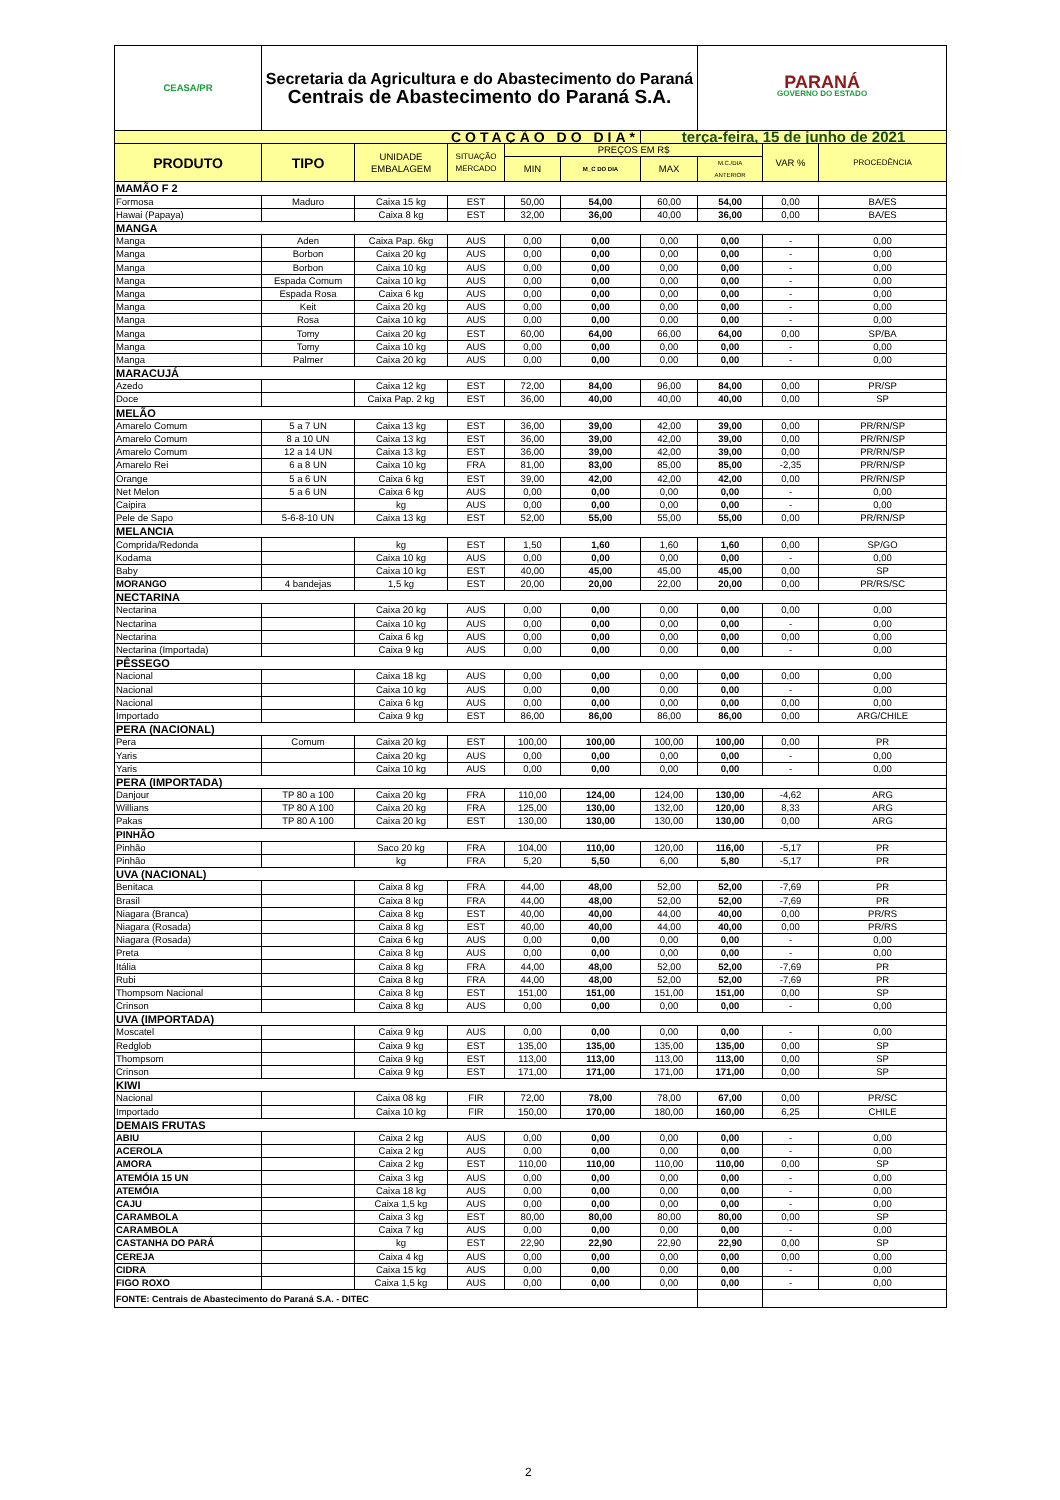| CEASA/PR | Secretaria da Agricultura e do Abastecimento do Paraná Centrais de Abastecimento do Paraná S.A. | | | | | | PARANÁ GOVERNO DO ESTADO | | |
| COTAÇÃO DO DIA* | | | | | | terça-feira, 15 de junho de 2021 | | | |
| PRODUTO | TIPO | UNIDADE EMBALAGEM | SITUAÇÃO MERCADO | PREÇOS EM R$ | | | | VAR % | PROCEDÊNCIA |
| | | | | MIN | M_C DO DIA | MAX | M.C./DIA ANTERIOR | | |
| MAMÃO F 2 | | | | | | | | | |
| Formosa | Maduro | Caixa 15 kg | EST | 50,00 | 54,00 | 60,00 | 54,00 | 0,00 | BA/ES |
| Hawai (Papaya) | | Caixa 8 kg | EST | 32,00 | 36,00 | 40,00 | 36,00 | 0,00 | BA/ES |
| MANGA | | | | | | | | | |
| Manga | Aden | Caixa Pap. 6kg | AUS | 0,00 | 0,00 | 0,00 | 0,00 | - | 0,00 |
| Manga | Borbon | Caixa 20 kg | AUS | 0,00 | 0,00 | 0,00 | 0,00 | - | 0,00 |
| Manga | Borbon | Caixa 10 kg | AUS | 0,00 | 0,00 | 0,00 | 0,00 | - | 0,00 |
| Manga | Espada Comum | Caixa 10 kg | AUS | 0,00 | 0,00 | 0,00 | 0,00 | - | 0,00 |
| Manga | Espada Rosa | Caixa 6 kg | AUS | 0,00 | 0,00 | 0,00 | 0,00 | - | 0,00 |
| Manga | Keit | Caixa 20 kg | AUS | 0,00 | 0,00 | 0,00 | 0,00 | - | 0,00 |
| Manga | Rosa | Caixa 10 kg | AUS | 0,00 | 0,00 | 0,00 | 0,00 | - | 0,00 |
| Manga | Tomy | Caixa 20 kg | EST | 60,00 | 64,00 | 66,00 | 64,00 | 0,00 | SP/BA |
| Manga | Tomy | Caixa 10 kg | AUS | 0,00 | 0,00 | 0,00 | 0,00 | - | 0,00 |
| Manga | Palmer | Caixa 20 kg | AUS | 0,00 | 0,00 | 0,00 | 0,00 | - | 0,00 |
| MARACUJÁ | | | | | | | | | |
| Azedo | | Caixa 12 kg | EST | 72,00 | 84,00 | 96,00 | 84,00 | 0,00 | PR/SP |
| Doce | | Caixa Pap. 2 kg | EST | 36,00 | 40,00 | 40,00 | 40,00 | 0,00 | SP |
| MELÃO | | | | | | | | | |
| Amarelo Comum | 5 a 7 UN | Caixa 13 kg | EST | 36,00 | 39,00 | 42,00 | 39,00 | 0,00 | PR/RN/SP |
| Amarelo Comum | 8 a 10 UN | Caixa 13 kg | EST | 36,00 | 39,00 | 42,00 | 39,00 | 0,00 | PR/RN/SP |
| Amarelo Comum | 12 a 14 UN | Caixa 13 kg | EST | 36,00 | 39,00 | 42,00 | 39,00 | 0,00 | PR/RN/SP |
| Amarelo Rei | 6 a 8 UN | Caixa 10 kg | FRA | 81,00 | 83,00 | 85,00 | 85,00 | -2,35 | PR/RN/SP |
| Orange | 5 a 6 UN | Caixa 6 kg | EST | 39,00 | 42,00 | 42,00 | 42,00 | 0,00 | PR/RN/SP |
| Net Melon | 5 a 6 UN | Caixa 6 kg | AUS | 0,00 | 0,00 | 0,00 | 0,00 | - | 0,00 |
| Caipira | | kg | AUS | 0,00 | 0,00 | 0,00 | 0,00 | - | 0,00 |
| Pele de Sapo | 5-6-8-10 UN | Caixa 13 kg | EST | 52,00 | 55,00 | 55,00 | 55,00 | 0,00 | PR/RN/SP |
| MELANCIA | | | | | | | | | |
| Comprida/Redonda | | kg | EST | 1,50 | 1,60 | 1,60 | 1,60 | 0,00 | SP/GO |
| Kodama | | Caixa 10 kg | AUS | 0,00 | 0,00 | 0,00 | 0,00 | - | 0,00 |
| Baby | | Caixa 10 kg | EST | 40,00 | 45,00 | 45,00 | 45,00 | 0,00 | SP |
| MORANGO | 4 bandejas | 1,5 kg | EST | 20,00 | 20,00 | 22,00 | 20,00 | 0,00 | PR/RS/SC |
| NECTARINA | | | | | | | | | |
| Nectarina | | Caixa 20 kg | AUS | 0,00 | 0,00 | 0,00 | 0,00 | 0,00 | 0,00 |
| Nectarina | | Caixa 10 kg | AUS | 0,00 | 0,00 | 0,00 | 0,00 | - | 0,00 |
| Nectarina | | Caixa 6 kg | AUS | 0,00 | 0,00 | 0,00 | 0,00 | 0,00 | 0,00 |
| Nectarina (Importada) | | Caixa 9 kg | AUS | 0,00 | 0,00 | 0,00 | 0,00 | - | 0,00 |
| PÊSSEGO | | | | | | | | | |
| Nacional | | Caixa 18 kg | AUS | 0,00 | 0,00 | 0,00 | 0,00 | 0,00 | 0,00 |
| Nacional | | Caixa 10 kg | AUS | 0,00 | 0,00 | 0,00 | 0,00 | - | 0,00 |
| Nacional | | Caixa 6 kg | AUS | 0,00 | 0,00 | 0,00 | 0,00 | 0,00 | 0,00 |
| Importado | | Caixa 9 kg | EST | 86,00 | 86,00 | 86,00 | 86,00 | 0,00 | ARG/CHILE |
| PERA (NACIONAL) | | | | | | | | | |
| Pera | Comum | Caixa 20 kg | EST | 100,00 | 100,00 | 100,00 | 100,00 | 0,00 | PR |
| Yaris | | Caixa 20 kg | AUS | 0,00 | 0,00 | 0,00 | 0,00 | - | 0,00 |
| Yaris | | Caixa 10 kg | AUS | 0,00 | 0,00 | 0,00 | 0,00 | - | 0,00 |
| PERA (IMPORTADA) | | | | | | | | | |
| Danjour | TP 80 a 100 | Caixa 20 kg | FRA | 110,00 | 124,00 | 124,00 | 130,00 | -4,62 | ARG |
| Willians | TP 80 A 100 | Caixa 20 kg | FRA | 125,00 | 130,00 | 132,00 | 120,00 | 8,33 | ARG |
| Pakas | TP 80 A 100 | Caixa 20 kg | EST | 130,00 | 130,00 | 130,00 | 130,00 | 0,00 | ARG |
| PINHÃO | | | | | | | | | |
| Pinhão | | Saco 20 kg | FRA | 104,00 | 110,00 | 120,00 | 116,00 | -5,17 | PR |
| Pinhão | | kg | FRA | 5,20 | 5,50 | 6,00 | 5,80 | -5,17 | PR |
| UVA (NACIONAL) | | | | | | | | | |
| Benitaca | | Caixa 8 kg | FRA | 44,00 | 48,00 | 52,00 | 52,00 | -7,69 | PR |
| Brasil | | Caixa 8 kg | FRA | 44,00 | 48,00 | 52,00 | 52,00 | -7,69 | PR |
| Niagara (Branca) | | Caixa 8 kg | EST | 40,00 | 40,00 | 44,00 | 40,00 | 0,00 | PR/RS |
| Niagara (Rosada) | | Caixa 8 kg | EST | 40,00 | 40,00 | 44,00 | 40,00 | 0,00 | PR/RS |
| Niagara (Rosada) | | Caixa 6 kg | AUS | 0,00 | 0,00 | 0,00 | 0,00 | - | 0,00 |
| Preta | | Caixa 8 kg | AUS | 0,00 | 0,00 | 0,00 | 0,00 | - | 0,00 |
| Itália | | Caixa 8 kg | FRA | 44,00 | 48,00 | 52,00 | 52,00 | -7,69 | PR |
| Rubi | | Caixa 8 kg | FRA | 44,00 | 48,00 | 52,00 | 52,00 | -7,69 | PR |
| Thompsom Nacional | | Caixa 8 kg | EST | 151,00 | 151,00 | 151,00 | 151,00 | 0,00 | SP |
| Crinson | | Caixa 8 kg | AUS | 0,00 | 0,00 | 0,00 | 0,00 | - | 0,00 |
| UVA (IMPORTADA) | | | | | | | | | |
| Moscatel | | Caixa 9 kg | AUS | 0,00 | 0,00 | 0,00 | 0,00 | - | 0,00 |
| Redglob | | Caixa 9 kg | EST | 135,00 | 135,00 | 135,00 | 135,00 | 0,00 | SP |
| Thompsom | | Caixa 9 kg | EST | 113,00 | 113,00 | 113,00 | 113,00 | 0,00 | SP |
| Crinson | | Caixa 9 kg | EST | 171,00 | 171,00 | 171,00 | 171,00 | 0,00 | SP |
| KIWI | | | | | | | | | |
| Nacional | | Caixa 08 kg | FIR | 72,00 | 78,00 | 78,00 | 67,00 | 0,00 | PR/SC |
| Importado | | Caixa 10 kg | FIR | 150,00 | 170,00 | 180,00 | 160,00 | 6,25 | CHILE |
| DEMAIS FRUTAS | | | | | | | | | |
| ABIU | | Caixa 2 kg | AUS | 0,00 | 0,00 | 0,00 | 0,00 | - | 0,00 |
| ACEROLA | | Caixa 2 kg | AUS | 0,00 | 0,00 | 0,00 | 0,00 | - | 0,00 |
| AMORA | | Caixa 2 kg | EST | 110,00 | 110,00 | 110,00 | 110,00 | 0,00 | SP |
| ATEMÓIA 15 UN | | Caixa 3 kg | AUS | 0,00 | 0,00 | 0,00 | 0,00 | - | 0,00 |
| ATEMÓIA | | Caixa 18 kg | AUS | 0,00 | 0,00 | 0,00 | 0,00 | - | 0,00 |
| CAJU | | Caixa 1,5 kg | AUS | 0,00 | 0,00 | 0,00 | 0,00 | - | 0,00 |
| CARAMBOLA | | Caixa 3 kg | EST | 80,00 | 80,00 | 80,00 | 80,00 | 0,00 | SP |
| CARAMBOLA | | Caixa 7 kg | AUS | 0,00 | 0,00 | 0,00 | 0,00 | - | 0,00 |
| CASTANHA DO PARÁ | | kg | EST | 22,90 | 22,90 | 22,90 | 22,90 | 0,00 | SP |
| CEREJA | | Caixa 4 kg | AUS | 0,00 | 0,00 | 0,00 | 0,00 | 0,00 | 0,00 |
| CIDRA | | Caixa 15 kg | AUS | 0,00 | 0,00 | 0,00 | 0,00 | - | 0,00 |
| FIGO ROXO | | Caixa 1,5 kg | AUS | 0,00 | 0,00 | 0,00 | 0,00 | - | 0,00 |
| FONTE: Centrais de Abastecimento do Paraná S.A. - DITEC | | | | | | | | | |
2